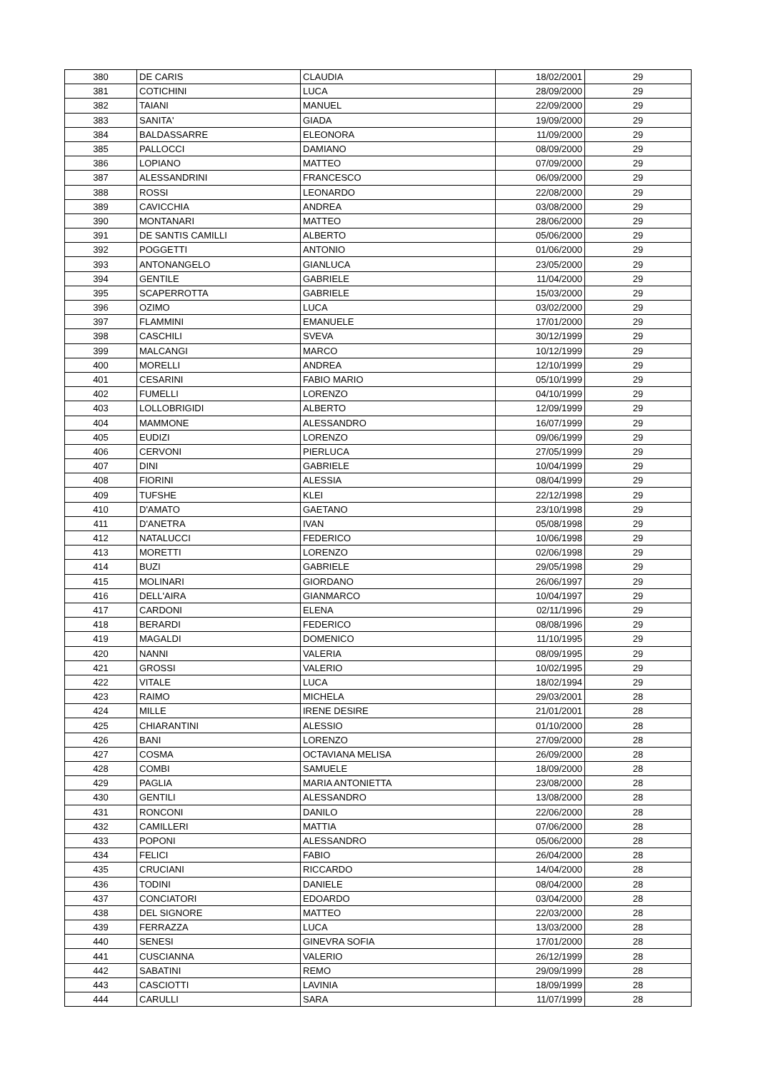| 380 | DE CARIS | CLAUDIA | 18/02/2001 | 29 |
| 381 | COTICHINI | LUCA | 28/09/2000 | 29 |
| 382 | TAIANI | MANUEL | 22/09/2000 | 29 |
| 383 | SANITA' | GIADA | 19/09/2000 | 29 |
| 384 | BALDASSARRE | ELEONORA | 11/09/2000 | 29 |
| 385 | PALLOCCI | DAMIANO | 08/09/2000 | 29 |
| 386 | LOPIANO | MATTEO | 07/09/2000 | 29 |
| 387 | ALESSANDRINI | FRANCESCO | 06/09/2000 | 29 |
| 388 | ROSSI | LEONARDO | 22/08/2000 | 29 |
| 389 | CAVICCHIA | ANDREA | 03/08/2000 | 29 |
| 390 | MONTANARI | MATTEO | 28/06/2000 | 29 |
| 391 | DE SANTIS CAMILLI | ALBERTO | 05/06/2000 | 29 |
| 392 | POGGETTI | ANTONIO | 01/06/2000 | 29 |
| 393 | ANTONANGELO | GIANLUCA | 23/05/2000 | 29 |
| 394 | GENTILE | GABRIELE | 11/04/2000 | 29 |
| 395 | SCAPERROTTA | GABRIELE | 15/03/2000 | 29 |
| 396 | OZIMO | LUCA | 03/02/2000 | 29 |
| 397 | FLAMMINI | EMANUELE | 17/01/2000 | 29 |
| 398 | CASCHILI | SVEVA | 30/12/1999 | 29 |
| 399 | MALCANGI | MARCO | 10/12/1999 | 29 |
| 400 | MORELLI | ANDREA | 12/10/1999 | 29 |
| 401 | CESARINI | FABIO MARIO | 05/10/1999 | 29 |
| 402 | FUMELLI | LORENZO | 04/10/1999 | 29 |
| 403 | LOLLOBRIGIDI | ALBERTO | 12/09/1999 | 29 |
| 404 | MAMMONE | ALESSANDRO | 16/07/1999 | 29 |
| 405 | EUDIZI | LORENZO | 09/06/1999 | 29 |
| 406 | CERVONI | PIERLUCA | 27/05/1999 | 29 |
| 407 | DINI | GABRIELE | 10/04/1999 | 29 |
| 408 | FIORINI | ALESSIA | 08/04/1999 | 29 |
| 409 | TUFSHE | KLEI | 22/12/1998 | 29 |
| 410 | D'AMATO | GAETANO | 23/10/1998 | 29 |
| 411 | D'ANETRA | IVAN | 05/08/1998 | 29 |
| 412 | NATALUCCI | FEDERICO | 10/06/1998 | 29 |
| 413 | MORETTI | LORENZO | 02/06/1998 | 29 |
| 414 | BUZI | GABRIELE | 29/05/1998 | 29 |
| 415 | MOLINARI | GIORDANO | 26/06/1997 | 29 |
| 416 | DELL'AIRA | GIANMARCO | 10/04/1997 | 29 |
| 417 | CARDONI | ELENA | 02/11/1996 | 29 |
| 418 | BERARDI | FEDERICO | 08/08/1996 | 29 |
| 419 | MAGALDI | DOMENICO | 11/10/1995 | 29 |
| 420 | NANNI | VALERIA | 08/09/1995 | 29 |
| 421 | GROSSI | VALERIO | 10/02/1995 | 29 |
| 422 | VITALE | LUCA | 18/02/1994 | 29 |
| 423 | RAIMO | MICHELA | 29/03/2001 | 28 |
| 424 | MILLE | IRENE DESIRE | 21/01/2001 | 28 |
| 425 | CHIARANTINI | ALESSIO | 01/10/2000 | 28 |
| 426 | BANI | LORENZO | 27/09/2000 | 28 |
| 427 | COSMA | OCTAVIANA MELISA | 26/09/2000 | 28 |
| 428 | COMBI | SAMUELE | 18/09/2000 | 28 |
| 429 | PAGLIA | MARIA ANTONIETTA | 23/08/2000 | 28 |
| 430 | GENTILI | ALESSANDRO | 13/08/2000 | 28 |
| 431 | RONCONI | DANILO | 22/06/2000 | 28 |
| 432 | CAMILLERI | MATTIA | 07/06/2000 | 28 |
| 433 | POPONI | ALESSANDRO | 05/06/2000 | 28 |
| 434 | FELICI | FABIO | 26/04/2000 | 28 |
| 435 | CRUCIANI | RICCARDO | 14/04/2000 | 28 |
| 436 | TODINI | DANIELE | 08/04/2000 | 28 |
| 437 | CONCIATORI | EDOARDO | 03/04/2000 | 28 |
| 438 | DEL SIGNORE | MATTEO | 22/03/2000 | 28 |
| 439 | FERRAZZA | LUCA | 13/03/2000 | 28 |
| 440 | SENESI | GINEVRA SOFIA | 17/01/2000 | 28 |
| 441 | CUSCIANNA | VALERIO | 26/12/1999 | 28 |
| 442 | SABATINI | REMO | 29/09/1999 | 28 |
| 443 | CASCIOTTI | LAVINIA | 18/09/1999 | 28 |
| 444 | CARULLI | SARA | 11/07/1999 | 28 |